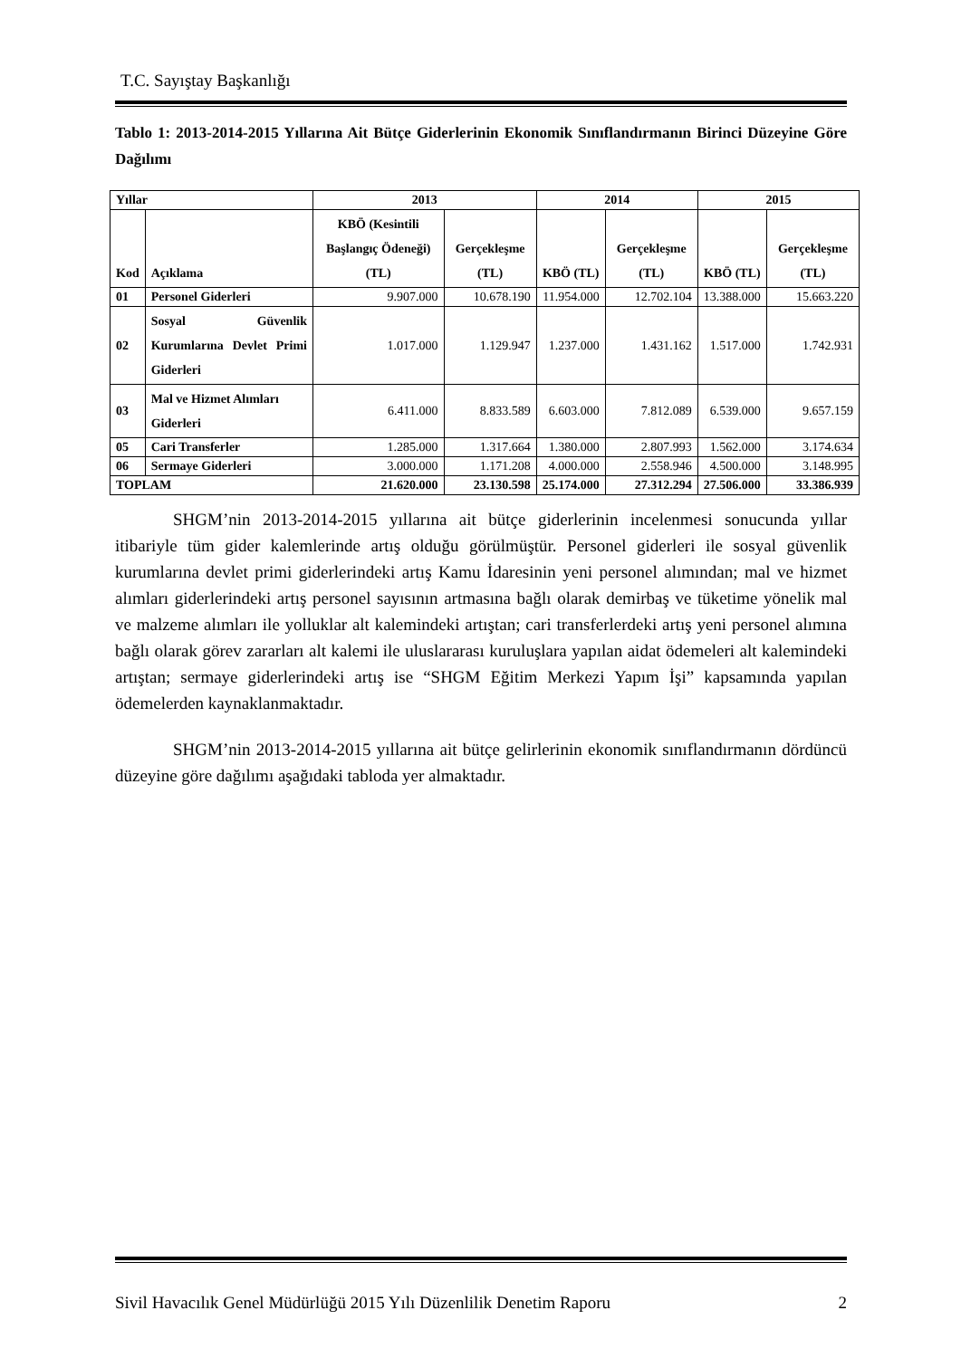T.C. Sayıştay Başkanlığı
Tablo 1: 2013-2014-2015 Yıllarına Ait Bütçe Giderlerinin Ekonomik Sınıflandırmanın Birinci Düzeyine Göre Dağılımı
| Yıllar | | 2013 | | 2014 | | 2015 | |
| --- | --- | --- | --- | --- | --- | --- | --- |
| Kod | Açıklama | KBÖ (Kesintili Başlangıç Ödeneği) (TL) | Gerçekleşme (TL) | KBÖ (TL) | Gerçekleşme (TL) | KBÖ (TL) | Gerçekleşme (TL) |
| 01 | Personel Giderleri | 9.907.000 | 10.678.190 | 11.954.000 | 12.702.104 | 13.388.000 | 15.663.220 |
| 02 | Sosyal Güvenlik Kurumlarına Devlet Primi Giderleri | 1.017.000 | 1.129.947 | 1.237.000 | 1.431.162 | 1.517.000 | 1.742.931 |
| 03 | Mal ve Hizmet Alımları Giderleri | 6.411.000 | 8.833.589 | 6.603.000 | 7.812.089 | 6.539.000 | 9.657.159 |
| 05 | Cari Transferler | 1.285.000 | 1.317.664 | 1.380.000 | 2.807.993 | 1.562.000 | 3.174.634 |
| 06 | Sermaye Giderleri | 3.000.000 | 1.171.208 | 4.000.000 | 2.558.946 | 4.500.000 | 3.148.995 |
| TOPLAM | | 21.620.000 | 23.130.598 | 25.174.000 | 27.312.294 | 27.506.000 | 33.386.939 |
SHGM’nin 2013-2014-2015 yıllarına ait bütçe giderlerinin incelenmesi sonucunda yıllar itibariyle tüm gider kalemlerinde artış olduğu görülmüştür. Personel giderleri ile sosyal güvenlik kurumlarına devlet primi giderlerindeki artış Kamu İdaresinin yeni personel alımından; mal ve hizmet alımları giderlerindeki artış personel sayısının artmasına bağlı olarak demirbaş ve tüketime yönelik mal ve malzeme alımları ile yolluklar alt kalemindeki artıştan; cari transferlerdeki artış yeni personel alımına bağlı olarak görev zararları alt kalemi ile uluslararası kuruluşlara yapılan aidat ödemeleri alt kalemindeki artıştan; sermaye giderlerindeki artış ise “SHGM Eğitim Merkezi Yapım İşi” kapsamında yapılan ödemelerden kaynaklanmaktadır.
SHGM’nin 2013-2014-2015 yıllarına ait bütçe gelirlerinin ekonomik sınıflandırmanın dördüncü düzeyine göre dağılımı aşağıdaki tabloda yer almaktadır.
Sivil Havacılık Genel Müdürlüğü 2015 Yılı Düzenlilik Denetim Raporu 2